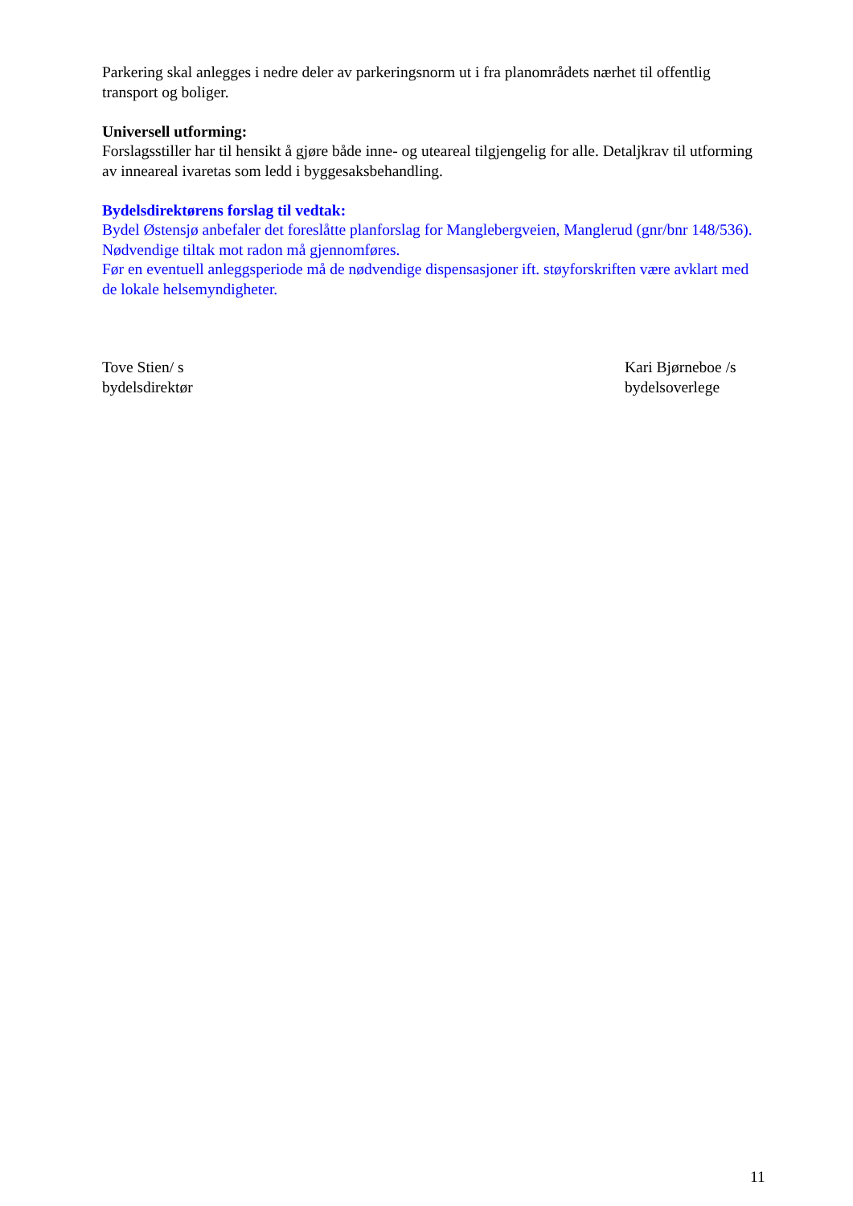Parkering skal anlegges i nedre deler av parkeringsnorm ut i fra planområdets nærhet til offentlig transport og boliger.
Universell utforming:
Forslagsstiller har til hensikt å gjøre både inne- og uteareal tilgjengelig for alle. Detaljkrav til utforming av inneareal ivaretas som ledd i byggesaksbehandling.
Bydelsdirektørens forslag til vedtak:
Bydel Østensjø anbefaler det foreslåtte planforslag for Manglebergveien, Manglerud (gnr/bnr 148/536).
Nødvendige tiltak mot radon må gjennomføres.
Før en eventuell anleggsperiode må de nødvendige dispensasjoner ift. støyforskriften være avklart med de lokale helsemyndigheter.
Tove Stien/ s
bydelsdirektør
Kari Bjørneboe /s
bydelsoverlege
11